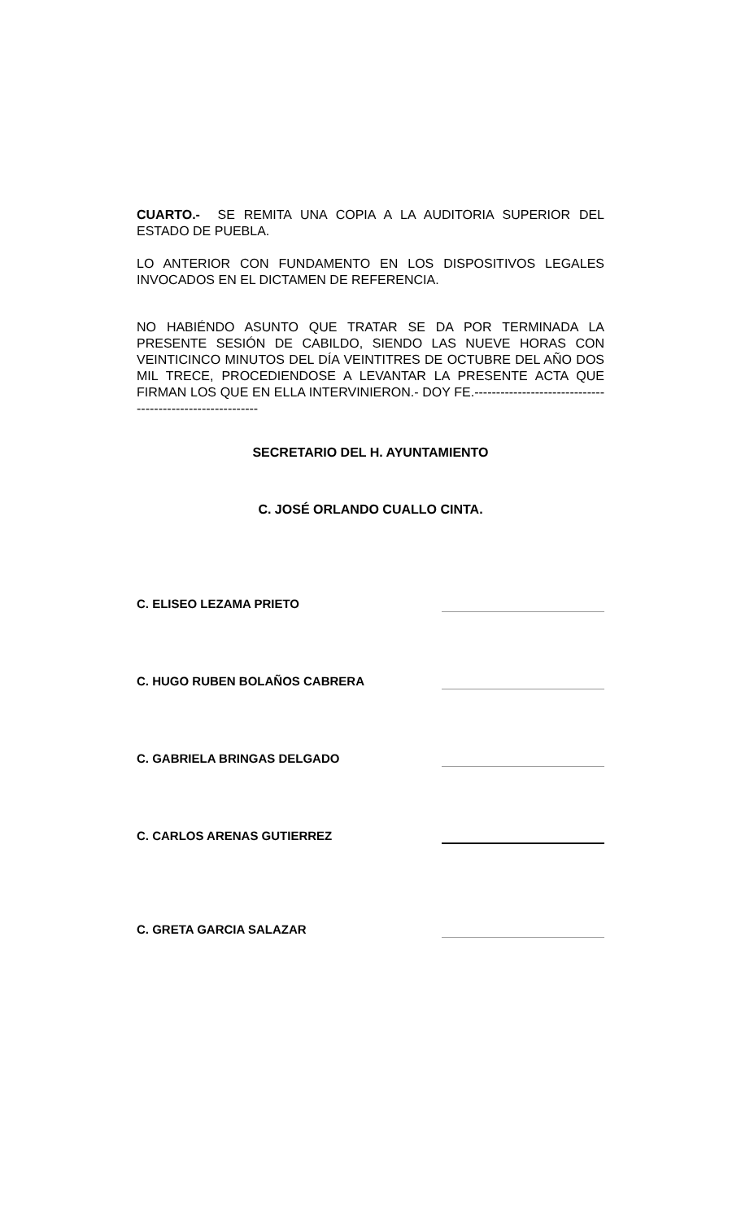CUARTO.- SE REMITA UNA COPIA A LA AUDITORIA SUPERIOR DEL ESTADO DE PUEBLA.
LO ANTERIOR CON FUNDAMENTO EN LOS DISPOSITIVOS LEGALES INVOCADOS EN EL DICTAMEN DE REFERENCIA.
NO HABIÉNDO ASUNTO QUE TRATAR SE DA POR TERMINADA LA PRESENTE SESIÓN DE CABILDO, SIENDO LAS NUEVE HORAS CON VEINTICINCO MINUTOS DEL DÍA VEINTITRES DE OCTUBRE DEL AÑO DOS MIL TRECE, PROCEDIENDOSE A LEVANTAR LA PRESENTE ACTA QUE FIRMAN LOS QUE EN ELLA INTERVINIERON.- DOY FE.----------------------------------------------------------
SECRETARIO DEL H. AYUNTAMIENTO
C. JOSÉ ORLANDO CUALLO CINTA.
C. ELISEO LEZAMA PRIETO
C. HUGO RUBEN BOLAÑOS CABRERA
C. GABRIELA BRINGAS DELGADO
C. CARLOS ARENAS GUTIERREZ
C. GRETA GARCIA SALAZAR